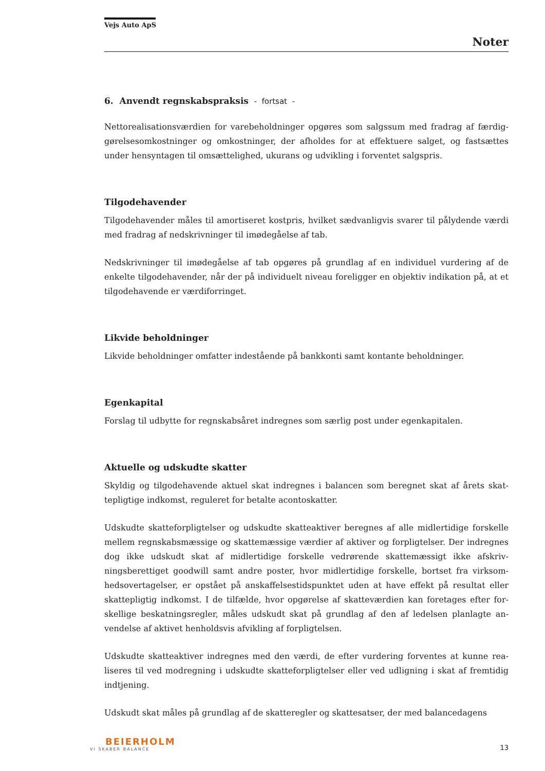Vejs Auto ApS
Noter
6. Anvendt regnskabspraksis - fortsat -
Nettorealisationsværdien for varebeholdninger opgøres som salgssum med fradrag af færdig­gørelsesomkostninger og omkostninger, der afholdes for at effektuere salget, og fastsættes under hensyntagen til omsættelighed, ukurans og udvikling i forventet salgspris.
Tilgodehavender
Tilgodehavender måles til amortiseret kostpris, hvilket sædvanligvis svarer til pålydende værdi med fradrag af nedskrivninger til imødegåelse af tab.
Nedskrivninger til imødegåelse af tab opgøres på grundlag af en individuel vurdering af de enkelte tilgodehavender, når der på individuelt niveau foreligger en objektiv indikation på, at et tilgodehavende er værdiforringet.
Likvide beholdninger
Likvide beholdninger omfatter indestående på bankkonti samt kontante beholdninger.
Egenkapital
Forslag til udbytte for regnskabsåret indregnes som særlig post under egenkapitalen.
Aktuelle og udskudte skatter
Skyldig og tilgodehavende aktuel skat indregnes i balancen som beregnet skat af årets skat­tepligtige indkomst, reguleret for betalte acontoskatter.
Udskudte skatteforpligtelser og udskudte skatteaktiver beregnes af alle midlertidige forskelle mellem regnskabsmæssige og skattemæssige værdier af aktiver og forpligtelser. Der indreg­nes dog ikke udskudt skat af midlertidige forskelle vedrørende skattemæssigt ikke afskriv­ningsberettiget goodwill samt andre poster, hvor midlertidige forskelle, bortset fra virksom­hedsovertagelser, er opstået på anskaffelsestidspunktet uden at have effekt på resultat eller skattepligtig indkomst. I de tilfælde, hvor opgørelse af skatteværdien kan foretages efter for­skellige beskatningsregler, måles udskudt skat på grundlag af den af ledelsen planlagte an­vendelse af aktivet henholdsvis afvikling af forpligtelsen.
Udskudte skatteaktiver indregnes med den værdi, de efter vurdering forventes at kunne rea­liseres til ved modregning i udskudte skatteforpligtelser eller ved udligning i skat af fremti­dig indtjening.
Udskudt skat måles på grundlag af de skatteregler og skattesatser, der med balancedagens
BEIERHOLM
VI SKABER BALANCE
13